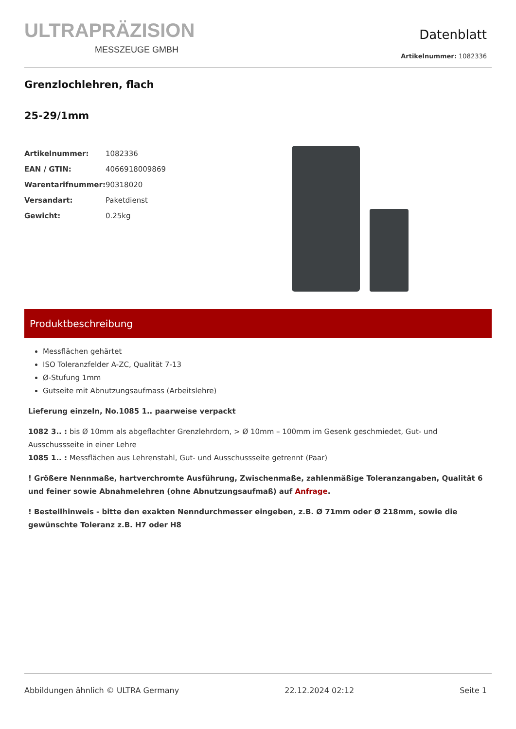ULTRAPRÄZISION
MESSZEUGE GMBH
Datenblatt
Artikelnummer: 1082336
Grenzlochlehren, flach
25-29/1mm
| Artikelnummer: | 1082336 |
| EAN / GTIN: | 4066918009869 |
| Warentarifnummer: | 90318020 |
| Versandart: | Paketdienst |
| Gewicht: | 0.25kg |
Produktbeschreibung
Messflächen gehärtet
ISO Toleranzfelder A-ZC, Qualität 7-13
Ø-Stufung 1mm
Gutseite mit Abnutzungsaufmass (Arbeitslehre)
Lieferung einzeln, No.1085 1.. paarweise verpackt
1082 3.. : bis Ø 10mm als abgeflachter Grenzlehrdorn, > Ø 10mm – 100mm im Gesenk geschmiedet, Gut- und Ausschussseite in einer Lehre
1085 1.. : Messflächen aus Lehrenstahl, Gut- und Ausschussseite getrennt (Paar)
! Größere Nennmaße, hartverchromte Ausführung, Zwischenmaße, zahlenmäßige Toleranzangaben, Qualität 6 und feiner sowie Abnahmelehren (ohne Abnutzungsaufmaß) auf Anfrage.
! Bestellhinweis - bitte den exakten Nenndurchmesser eingeben, z.B. Ø 71mm oder Ø 218mm, sowie die gewünschte Toleranz z.B. H7 oder H8
Abbildungen ähnlich © ULTRA Germany 22.12.2024 02:12 Seite 1